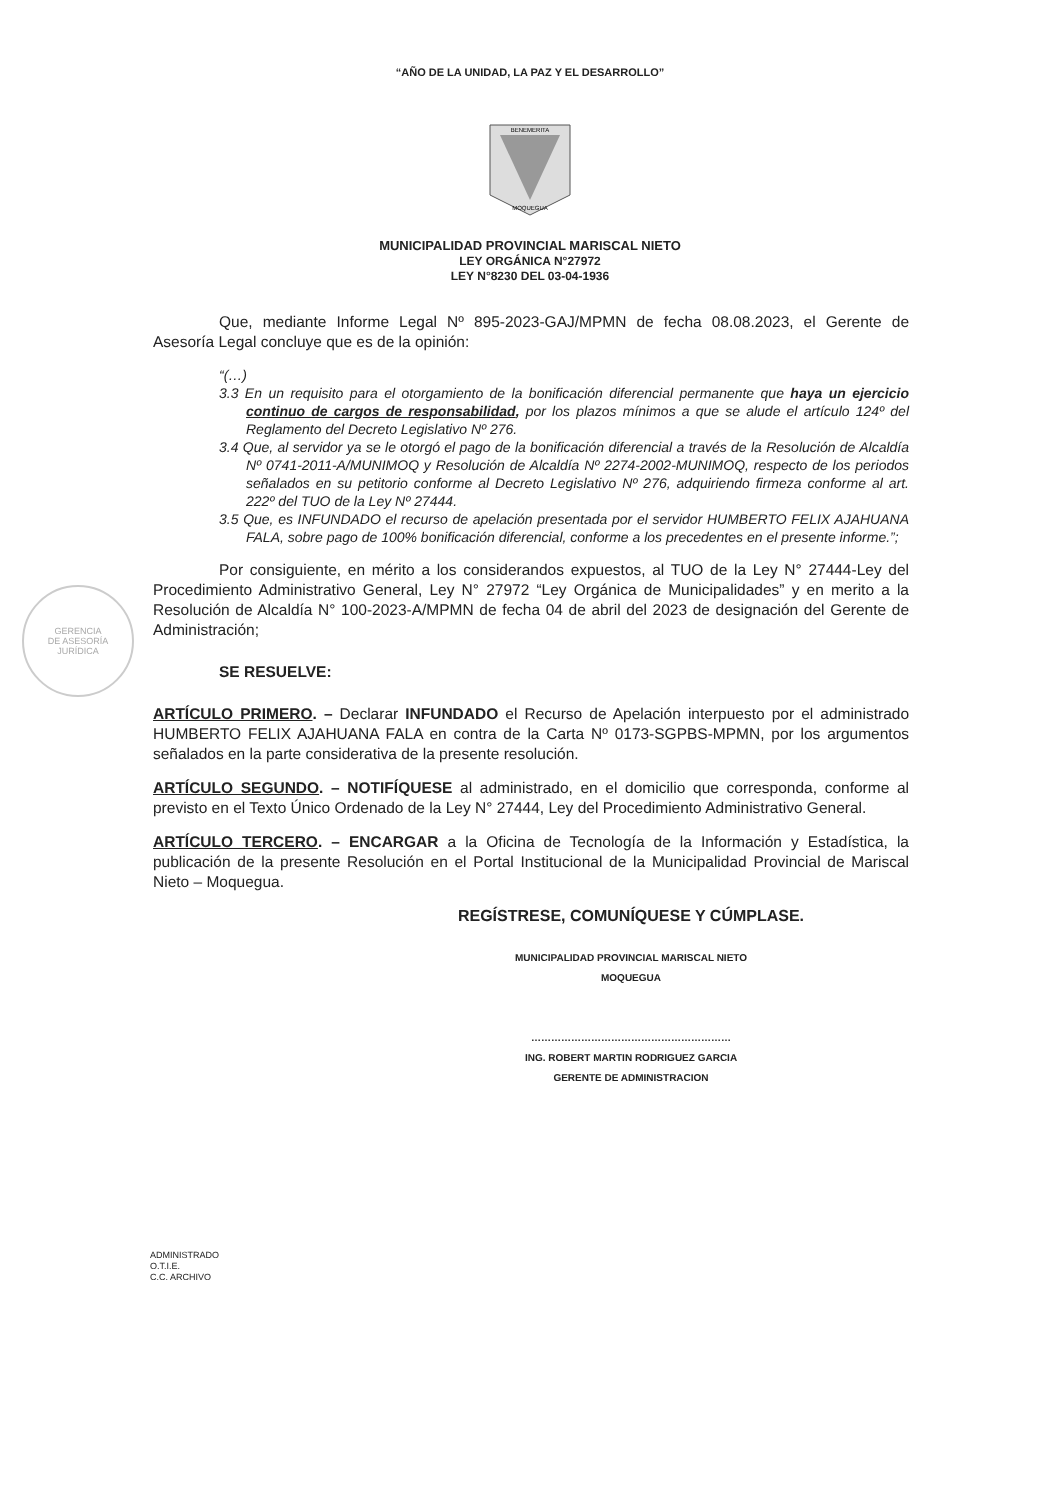“AÑO DE LA UNIDAD, LA PAZ Y EL DESARROLLO”
BENEMERITA
MOQUEGUA
MUNICIPALIDAD PROVINCIAL MARISCAL NIETO
LEY ORGÁNICA N°27972
LEY N°8230 DEL 03-04-1936
GERENCIA
DE ASESORÍA
JURÍDICA
Que, mediante Informe Legal Nº 895-2023-GAJ/MPMN de fecha 08.08.2023, el Gerente de Asesoría Legal concluye que es de la opinión:
“(…)
3.3 En un requisito para el otorgamiento de la bonificación diferencial permanente que haya un ejercicio continuo de cargos de responsabilidad, por los plazos mínimos a que se alude el artículo 124º del Reglamento del Decreto Legislativo Nº 276.
3.4 Que, al servidor ya se le otorgó el pago de la bonificación diferencial a través de la Resolución de Alcaldía Nº 0741-2011-A/MUNIMOQ y Resolución de Alcaldía Nº 2274-2002-MUNIMOQ, respecto de los periodos señalados en su petitorio conforme al Decreto Legislativo Nº 276, adquiriendo firmeza conforme al art. 222º del TUO de la Ley Nº 27444.
3.5 Que, es INFUNDADO el recurso de apelación presentada por el servidor HUMBERTO FELIX AJAHUANA FALA, sobre pago de 100% bonificación diferencial, conforme a los precedentes en el presente informe.”;
Por consiguiente, en mérito a los considerandos expuestos, al TUO de la Ley N° 27444-Ley del Procedimiento Administrativo General, Ley N° 27972 “Ley Orgánica de Municipalidades” y en merito a la Resolución de Alcaldía N° 100-2023-A/MPMN de fecha 04 de abril del 2023 de designación del Gerente de Administración;
SE RESUELVE:
ARTÍCULO PRIMERO. – Declarar INFUNDADO el Recurso de Apelación interpuesto por el administrado HUMBERTO FELIX AJAHUANA FALA en contra de la Carta Nº 0173-SGPBS-MPMN, por los argumentos señalados en la parte considerativa de la presente resolución.
ARTÍCULO SEGUNDO. – NOTIFÍQUESE al administrado, en el domicilio que corresponda, conforme al previsto en el Texto Único Ordenado de la Ley N° 27444, Ley del Procedimiento Administrativo General.
ARTÍCULO TERCERO. – ENCARGAR a la Oficina de Tecnología de la Información y Estadística, la publicación de la presente Resolución en el Portal Institucional de la Municipalidad Provincial de Mariscal Nieto – Moquegua.
REGÍSTRESE, COMUNÍQUESE Y CÚMPLASE.
MUNICIPALIDAD PROVINCIAL MARISCAL NIETO
MOQUEGUA
……………………………………………………
ING. ROBERT MARTIN RODRIGUEZ GARCIA
GERENTE DE ADMINISTRACION
ADMINISTRADO
O.T.I.E.
C.C. ARCHIVO